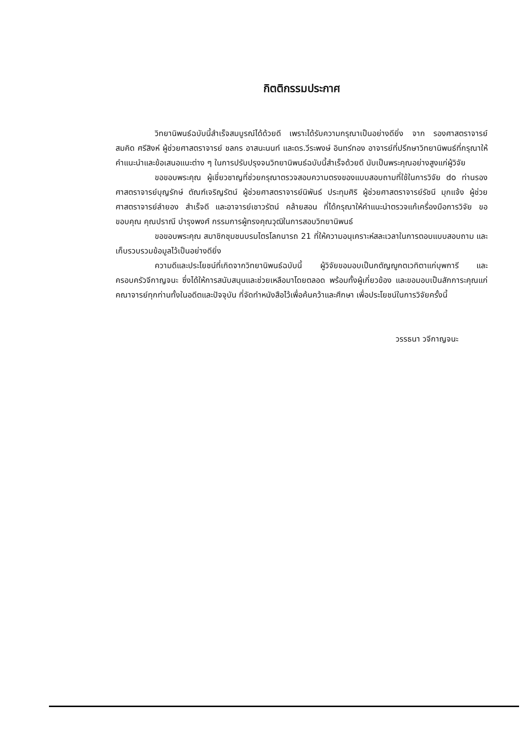กิตติกรรมประกาศ
วิทยานิพนธ์ฉบับนี้สำเร็จสมบูรณ์ได้ด้วยดี เพราะได้รับความกรุณาเป็นอย่างดียิ่ง จาก รองศาสตราจารย์สมคิด ศรีสิงห์ ผู้ช่วยศาสตราจารย์ ชลกร อาสนะนนท์ และดร.วีระพงษ์ อินทร์ทอง อาจารย์ที่ปรึกษาวิทยานิพนธ์ที่กรุณาให้คำแนะนำและข้อเสนอแนะต่าง ๆ ในการปรับปรุงจนวิทยานิพนธ์ฉบับนี้สำเร็จด้วยดี นับเป็นพระคุณอย่างสูงแก่ผู้วิจัย
ขอขอบพระคุณ ผู้เชี่ยวชาญที่ช่วยกรุณาตรวจสอบความตรงของแบบสอบถามที่ใช้ในการวิจัย do ท่านรองศาสตราจารย์บุญรักษ์ ตัณฑ์เจริญรัตน์ ผู้ช่วยศาสตราจารย์นิพันธ์ ประทุมศิริ ผู้ช่วยศาสตราจารย์รัชนี มุกแจ้ง ผู้ช่วยศาสตราจารย์ลำยอง สำเร็จดี และอาจารย์เชาวรัตน์ คล้ายสอน ที่ได้กรุณาให้คำแนะนำตรวจแก้เครื่องมือการวิจัย ขอขอบคุณ คุณปราณี บำรุงพงศ์ กรรมการผู้ทรงคุณวุฒิในการสอบวิทยานิพนธ์
ขอขอบพระคุณ สมาชิกชุมชนบรมไตรโลกนารถ 21 ที่ให้ความอนุเคราะห์สละเวลาในการตอบแบบสอบถาม และเก็บรวบรวมข้อมูลไว้เป็นอย่างดียิ่ง
ความดีและประโยชน์ที่เกิดจากวิทยานิพนธ์ฉบับนี้ ผู้วิจัยขอมอบเป็นกตัญญูกตเวทิตาแก่บุพการี และครอบครัวจีกาญจนะ ซึ่งได้ให้การสนับสนุนและช่วยเหลือมาโดยตลอด พร้อมทั้งผู้เกี่ยวข้อง และขอมอบเป็นสักการะคุณแก่คณาจารย์ทุกท่านทั้งในอดีตและปัจจุบัน ที่จัดทำหนังสือไว้เพื่อค้นคว้าและศึกษา เพื่อประโยชน์ในการวิจัยครั้งนี้
วรรธนา วจีกาญจนะ